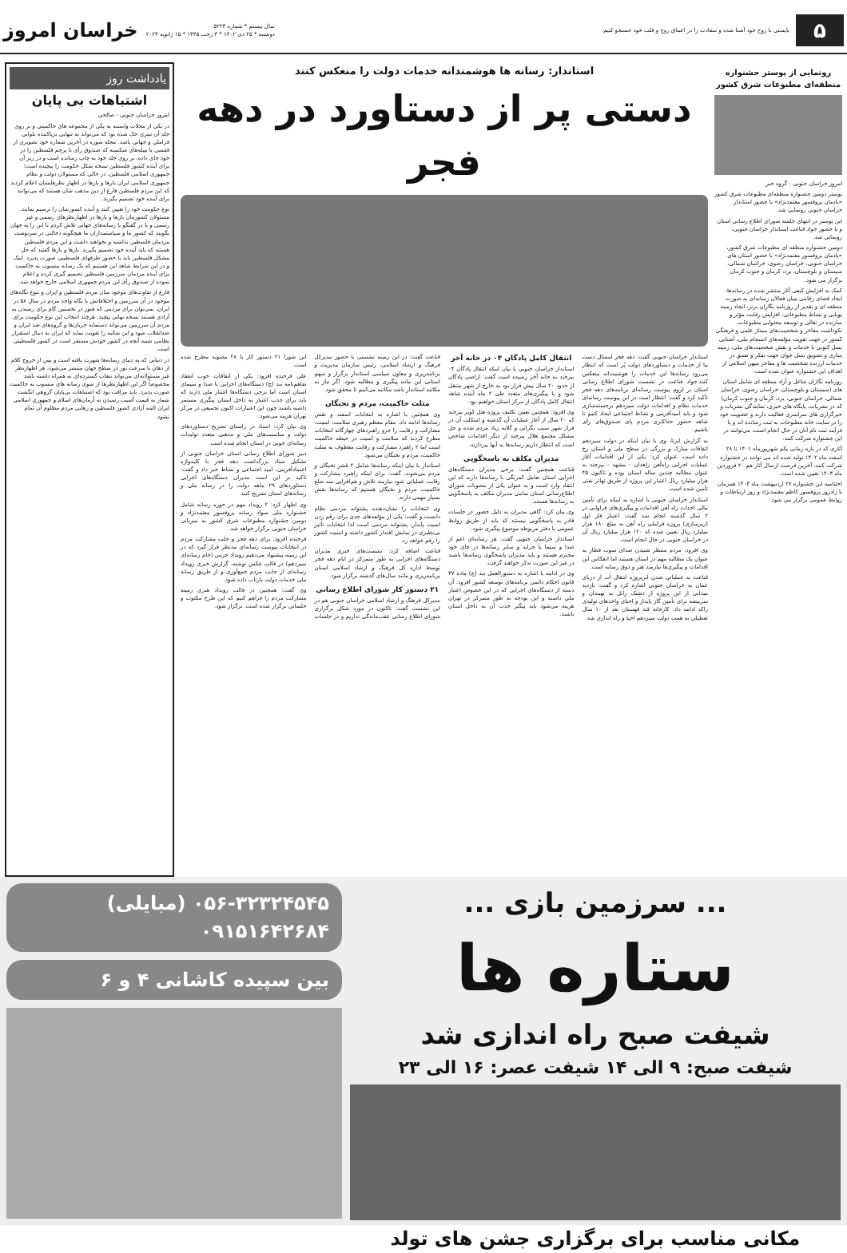۵
بایستی با روح خود آشنا شده و سعادت را در اعماق روح و قلب خود جستجو کنیم.
سال بیستم * شماره ۵۲۲۳
دوشنبه * ۲۵ دی ۱۴۰۲ * ۳ رجب ۱۴۴۵ * ۱۵ ژانویه ۲۰۲۴
خراسان امروز
رونمایی از پوستر جشنواره منطقه‌ای مطبوعات شرق کشور
امروز خراسان جنوبی - گروه خبر
پوستر دومین جشنواره منطقه‌ای مطبوعات شرق کشور «یادمان پروفسور معتمدنژاد» با حضور استاندار خراسان جنوبی رونمایی شد.
این پوستر در انتهای جلسه شورای اطلاع رسانی استان و با حضور جواد قناعت استاندار خراسان جنوبی، رونمایی شد.
دومین جشنواره منطقه ای مطبوعات شرق کشور، «یادمان پروفسور معتمدنژاد» با حضور استان های خراسان جنوبی، خراسان رضوی، خراسان شمالی، سیستان و بلوچستان، یزد، کرمان و جنوب کرمان برگزار می شود.
کمک به افزایش کیفی آثار منتشر شده در رسانه‌ها، ایجاد فضای رقابتی میان فعالان رسانه‌ای به صورت منطقه ای و تقدیر از روزنامه نگاران برتر، ایجاد زمینه پویایی و نشاط مطبوعاتی، افزایش رقابت مؤثر و سازنده در تعالی و توسعه محتوایی مطبوعات، نکوداشت مفاخر و شخصیت‌های ممتاز علمی و فرهنگی کشور در جهت تقویت مؤلفه‌های انسجام ملی، آشنایی نسل کنونی با خدمات و نقش شخصیت‌های ملی، زمینه سازی و تشویق نسل جوان جهت تفکر و تعمق در خدمات ارزنده شخصیت ها و مفاخر میهن اسلامی از اهداف این جشنواره عنوان شده است.
روزنامه نگاران شاغل و آزاد منطقه ای شامل استان های (سیستان و بلوچستان، خراسان رضوی، خراسان شمالی، خراسان جنوبی، یزد، کرمان و جنوب کرمان) که در نشریات، پایگاه های خبری، نمایندگی نشریات و خبرگزاری های سراسری فعالیت دارند و عضویت خود را در سایت خانه مطبوعات به ثبت رسانده اند و یا فرآیند ثبت نام آنان در حال انجام است، می‌توانند در این جشنواره شرکت کنند.
آثاری که در بازه زمانی یکم شهریورماه ۱۴۰۱ تا ۲۸ اسفند ماه ۱۴۰۲ تولید شده اند می توانند در جشنواره شرکت کنند، آخرین فرصت ارسال آثار هم ۲۰ فروردین ماه ۱۴۰۳ تعیین شده است.
اختتامیه این جشنواره ۲۷ اردیبهشت ماه ۱۴۰۳ همزمان با زادروز پروفسور کاظم معتمدنژاد و روز ارتباطات و روابط عمومی برگزار می شود.
استاندار: رسانه ها هوشمندانه خدمات دولت را منعکس کنند
دستی پر از دستاورد در دهه فجر
استاندار خراسان جنوبی گفت: دهه فجر امسال دست ما از خدمات و دستاوردهای دولت پُر است که انتظار می‌رود رسانه‌ها این خدمات را هوشمندانه منعکس کنند.جواد قناعت در نشست شورای اطلاع رسانی استان بر لزوم پیوست رسانه‌ای برنامه‌های دهه فجر تأکید کرد و گفت: انتظار است در این پیوست رسانه‌ای خدمات نظام و اقدامات دولت سیزدهم برجسته‌سازی شود و باید امیدآفرینی و نشاط اجتماعی ایجاد کنیم تا شاهد حضور حداکثری مردم پای صندوق‌های رأی باشیم.
به گزارش ایرنا، وی با بیان اینکه در دولت سیزدهم اتفاقات مبارک و بزرگی در سطح ملی و استان رخ داده است، عنوان کرد: یکی از این اقدامات آغاز عملیات اجرایی راه‌آهن زاهدان - مشهد - بیرجند به عنوان مطالبه چندین ساله استان بوده و تاکنون ۴۵ هزار میلیارد ریال اعتبار این پروژه از طریق تهاتر نفتی تأمین شده است.
استاندار خراسان جنوبی با اشاره به اینکه برای تأمین مالی احداث راه آهن اقدامات و پیگیری‌های فراوانی در ۲ سال گذشته انجام شد گفت: اعتبار فاز اول (زیرسازی) پروژه فراملی راه آهن به مبلغ ۱۸۰ هزار میلیارد ریال تعیین شده که ۱۲۰ هزار میلیارد ریال آن در خراسان جنوبی در حال انجام است.
وی افزود: مردم منتظر شنیدن صدای سوت قطار به عنوان یک مطالبه مهم در استان هستند اما انعکاس این اقدامات و پیگیری‌ها نیازمند هنر و ذوق رسانه است.
قناعت به عملیاتی شدن ابرپروژه انتقال آب از دریای عمان به خراسان جنوبی اشاره کرد و گفت: بازدید میدانی از این پروژه از دشتک زابل به نهبندان و سربیشه برای تأمین گاز پایدار و احیای واحدهای تولیدی راکد ادامه داد: کارخانه قند قهستان بعد از ۱۰ سال تعطیلی به همت دولت سیزدهم احیا و راه اندازی شد.
انتقال کامل پادگان ۰۴ در خانه آخر
استاندار خراسان جنوبی با بیان اینکه انتقال پادگان ۰۴ بیرجند به خانه آخر رسیده است گفت: اراضی پادگان از حدود ۲۰ سال پیش قرار بود به خارج از شهر منتقل شود و با پیگیری‌های متعدد طی ۲ ماه آینده شاهد انتقال کامل پادگان از مرکز استان خواهیم بود.
وی افزود: همچنین تعیین تکلیف پروژه هتل کویر بیرجند که ۲۰ سال از آغاز عملیات آن گذشته و اسکلت آن در فراز شهر سبب نگرانی و گلایه زیاد مردم شده و حل مشکل مجتمع هلال بیرجند از دیگر اقدامات شاخص است که انتظار داریم رسانه‌ها به آنها بپردازند.
مدیران مکلف به پاسخگویی
قناعت همچنین گفت: برخی مدیران دستگاه‌های اجرایی استان تعامل کمرنگی با رسانه‌ها دارند که این انتقاد وارد است و به عنوان یکی از مصوبات شورای اطلاع‌رسانی استان تمامی مدیران مکلف به پاسخگویی به رسانه‌ها هستند.
وی بیان کرد: گاهی مدیران به دلیل حضور در جلسات قادر به پاسخگویی نیستند که باید از طریق روابط عمومی با دفتر مربوطه موضوع پیگیری شود.
استاندار خراسان جنوبی گفت: هر رسانه‌ای اعم از صدا و سیما یا جراید و سایر رسانه‌ها در جای خود محترم هستند و باید مدیران پاسخگوی رسانه‌ها باشند در غیر این صورت تذکر خواهند گرفت.
وی در ادامه با اشاره به دستورالعمل بند (چ) ماده ۳۷ قانون احکام دائمی برنامه‌های توسعه کشور افزود: آن دسته از دستگاه‌های اجرایی که در این خصوص اعتبار ملی داشته و این بودجه به طور متمرکز در تهران هزینه می‌شود باید پیگیر جذب آن به داخل استان باشند.
قناعت گفت: در این زمینه نشستی با حضور مدیرکل فرهنگ و ارشاد اسلامی، رئیس سازمان مدیریت و برنامه‌ریزی و معاون سیاسی استاندار برگزار و سهم استانی این ماده پیگیری و مطالبه شود، اگر نیاز به مکاتبه استاندار باشد مکاتبه می‌کنیم تا محقق شود.
مثلث حاکمیت، مردم و نخبگان
وی همچنین با اشاره به انتخابات اسفند و نقش رسانه‌ها ادامه داد: مقام معظم رهبری سلامت، امنیت، مشارکت و رقابت را جزو راهبردهای چهارگانه انتخابات مطرح کردند که سلامت و امنیت در حیطه حاکمیت است اما ۲ راهبرد مشارکت و رقابت معطوف به مثلث حاکمیت، مردم و نخبگان می‌شود.
استاندار با بیان اینکه رسانه‌ها شامل ۲ قشر نخبگان و مردم می‌شوند، گفت: برای اینکه راهبرد مشارکت و رقابت عملیاتی شود نیازمند تلاش و هم‌افزایی سه ضلع حاکمیت، مردم و نخبگان هستیم که رسانه‌ها نقش بسیار مهمی دارند.
وی انتخابات را نشان‌دهنده پشتوانه مردمی نظام دانست و گفت: یکی از مؤلفه‌های جدی برای رقم زدن امنیت پایدار، پشتوانه مردمی است لذا انتخابات تأثیر بی‌نظیری در نمایش اقتدار کشور داشته و امنیت کشور را رقم خواهد زد.
قناعت اضافه کرد: نشست‌های خبری مدیران دستگاه‌های اجرایی به طور متمرکز در ایام دهه فجر توسط اداره کل فرهنگ و ارشاد اسلامی استان برنامه‌ریزی و مانند سال‌های گذشته برگزار شود.
۲۱ دستور کار شورای اطلاع رسانی
مدیرکل فرهنگ و ارشاد اسلامی خراسان جنوبی هم در این نشست گفت: تاکنون در مورد شکل برگزاری شورای اطلاع رسانی عقب‌ماندگی نداریم و در جلسات این شورا ۲۱ دستور کار با ۲۸ مصوبه مطرح شده است.
علی فرخنده افزود: یکی از اتفاقات خوب انعقاد تفاهم‌نامه بند (چ) دستگاه‌های اجرایی با صدا و سیمای استان است اما برخی دستگاه‌ها اعتبار ملی دارند که باید برای جذب اعتبار به داخل استان پیگیری مستمر داشته باشند چون این اعتبارات اکنون تجمیعی در مرکز تهران هزینه می‌شود.
وی بیان کرد: اسناد در راستای تشریح دستاوردهای دولت و مناسبت‌های ملی و مذهبی متعدد تولیدات رسانه‌ای خوبی در استان انجام شده است.
دبیر شورای اطلاع رسانی استان خراسان جنوبی از تشکیل ستاد بزرگداشت دهه فجر با کلیدواژه اعتمادآفرینی، امید اجتماعی و نشاط خبر داد و گفت: تأکید بر این است مدیران دستگاه‌های اجرایی دستاوردهای ۲۹ ماهه دولت را در رسانه ملی و رسانه‌های استان تشریح کنند.
وی اظهار کرد: ۲ رویداد مهم در حوزه رسانه شامل جشنواره ملی سواد رسانه پروفسور معتمدنژاد و دومین جشنواره مطبوعات شرق کشور به میزبانی خراسان جنوبی برگزار خواهد شد.
فرخنده افزود: برای دهه فجر و جلب مشارکت مردم در انتخابات پیوست رسانه‌ای مدنظر قرار گیرد که در این زمینه پیشنهاد می‌دهیم رویداد جرس (جام رسانه‌ای سیزدهم) در قالب عکس نوشته، گزارش خبری رویداد رسانه‌ای از جانب مردم جمع‌آوری و از طریق رسانه ملی خدمات دولت بازتاب داده شود.
وی گفت: همچنین در قالب رویداد هنری زمینه مشارکت مردم را فراهم کنیم که این طرح مکتوب و جلساتی برگزار شده است. برگزار شود.
یادداشت روز
اشتباهات بی پایان
امروز خراسان جنوبی - صالحی
در یکی از مجلات وابسته به یکی از مجموعه های حاکمیتی و بر روی جلد آن تیتری حک شده بود که می‌تواند به تنهایی برپاکننده بلوایی فراملی و جهانی باشد. مجله سوره در آخرین شماره خود تصویری از قفسی با میله‌های شکسته که صندوق رأی با پرچم فلسطین را در خود جای داده، بر روی جلد خود به چاپ رسانده است و در زیر آن برای آینده کشور فلسطین نسخه شکل حکومت را پیچیده است؛ جمهوری اسلامی فلسطین، در حالی که مسئولان دولت و نظام جمهوری اسلامی ایران بارها و بارها در اظهار نظرهایشان اعلام کردند که این مردم فلسطین فارغ از دین مذهب شان هستند که می‌توانند برای آینده خود تصمیم بگیرند.
نوع حکومت خود را تعیین کنند و آینده کشورشان را ترسیم نمایند. مسئولان کشورمان بارها و بارها در اظهارنظرهای رسمی و غیر رسمی و یا در گفتگو با رسانه‌های جهانی تلاش کردم تا این را به جهان بگویند که کشور ما و سیاستمداران ما هیچگونه دخالتی در سرنوشت مردمان فلسطین نداشته و نخواهند داشت و این مردم فلسطین هستند که باید آینده خود تصمیم بگیرند. بارها و بارها گفتند که حل مشکل فلسطین باید با حضور طرفهای فلسطینی صورت پذیرد. اینک و در این شرایط شاهد این هستیم که یک رسانه منسوب به حاکمیت برای آینده مردمان سرزمین فلسطین تصمیم گیری کرده و اعلام نموده از صندوق رأی این مردم جمهوری اسلامی خارج خواهد شد.
فارغ از تفاوت‌های موجود میان مردم فلسطین و ایران و تنوع نگاه‌های موجود در آن سرزمین و اختلافاتش با نگاه واحد مردم در سال ۵۸ در ایران، نمی‌توان برای مردمی که هنوز در نخستین گام برای رسیدن به آزادی هستند نسخه نهایی پیچید. هرچند انتخاب این نوع حکومت برای مردم آن سرزمین می‌تواند دستمایه جریان‌ها و گروه‌های ضد ایران و ضدانقلاب شود و این شائبه را تقویت نماید که ایران به دنبال استقرار نظامی شبیه آنچه در کشور خودش مستقر است در کشور فلسطینی است.
در دنیایی که به دنیای رسانه‌ها شهرت یافته است و پس از خروج کلام از دهان با سرعت نور در سطح جهان منتشر می‌شود، هر اظهارنظر غیر مسئولانه‌ای می‌تواند تبعات گسترده‌ای به همراه داشته باشد مخصوصاً اگر این اظهارنظرها از سوی رسانه های منسوب به حاکمیت صورت پذیرد. باید مراقب بود که اشتباهات بی‌پایان گروهی انگشت شمار به قیمت آسیب رسیدن به آرمان‌های اسلام و جمهوری اسلامی ایران البته آزادی کشور فلسطین و رهایی مردم مظلوم آن تمام نشود.
... سرزمین بازی ...
ستاره ها
شیفت صبح راه اندازی شد
شیفت صبح: ۹ الی ۱۴ شیفت عصر: ۱۶ الی ۲۳
مکانی مناسب برای برگزاری جشن های تولد
۰۵۶-۳۲۳۲۴۵۴۵ (مبایلی)
۰۹۱۵۱۶۴۲۶۸۴
بین سپیده کاشانی ۴ و ۶